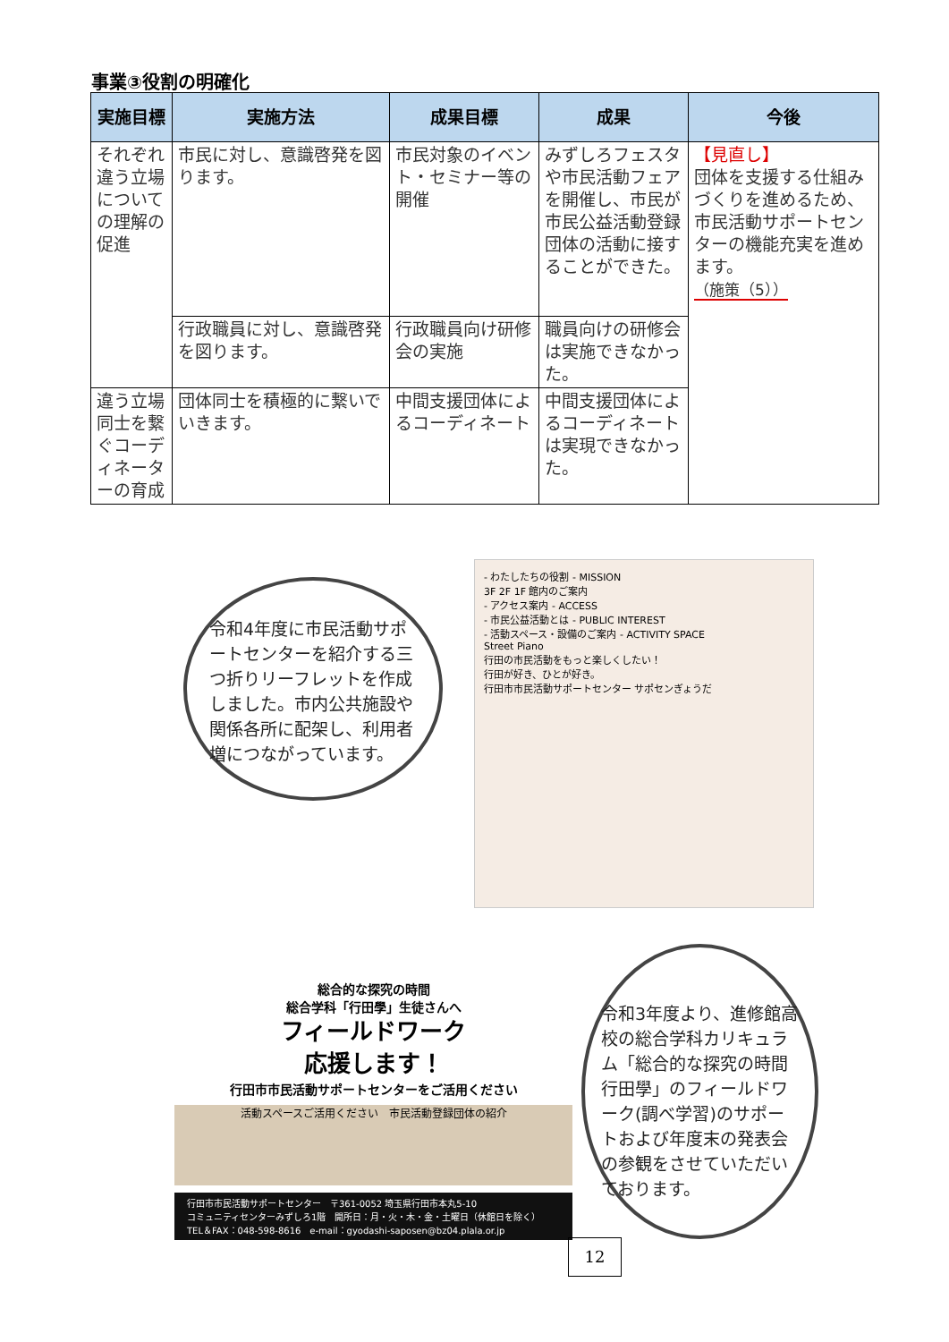事業③役割の明確化
| 実施目標 | 実施方法 | 成果目標 | 成果 | 今後 |
| --- | --- | --- | --- | --- |
| それぞれ違う立場についての理解の促進 | 市民に対し、意識啓発を図ります。 | 市民対象のイベント・セミナー等の開催 | みずしろフェスタや市民活動フェアを開催し、市民が市民公益活動登録団体の活動に接することができた。 | 【見直し】 団体を支援する仕組みづくりを進めるため、市民活動サポートセンターの機能充実を進めます。 （施策（5）） |
| | 行政職員に対し、意識啓発を図ります。 | 行政職員向け研修会の実施 | 職員向けの研修会は実施できなかった。 | |
| 違う立場同士を繋ぐコーディネーターの育成 | 団体同士を積極的に繋いでいきます。 | 中間支援団体によるコーディネート | 中間支援団体によるコーディネートは実現できなかった。 | |
令和4年度に市民活動サポートセンターを紹介する三つ折りリーフレットを作成しました。市内公共施設や関係各所に配架し、利用者増につながっています。
- わたしたちの役割 - MISSION
3F 2F 1F 館内のご案内
- アクセス案内 - ACCESS
- 市民公益活動とは - PUBLIC INTEREST
- 活動スペース・設備のご案内 - ACTIVITY SPACE
Street Piano
行田の市民活動をもっと楽しくしたい！
行田が好き、ひとが好き。
行田市市民活動サポートセンター サポセンぎょうだ
総合的な探究の時間
総合学科「行田學」生徒さんへ
フィールドワーク
応援します！
行田市市民活動サポートセンターをご活用ください
活動スペースご活用ください　市民活動登録団体の紹介
行田市市民活動サポートセンター　〒361-0052 埼玉県行田市本丸5-10
コミュニティセンターみずしろ1階　開所日：月・火・木・金・土曜日（休館日を除く）
TEL＆FAX：048-598-8616　e-mail：gyodashi-saposen@bz04.plala.or.jp
令和3年度より、進修館高校の総合学科カリキュラム「総合的な探究の時間 行田學」のフィールドワーク(調べ学習)のサポートおよび年度末の発表会の参観をさせていただいております。
12